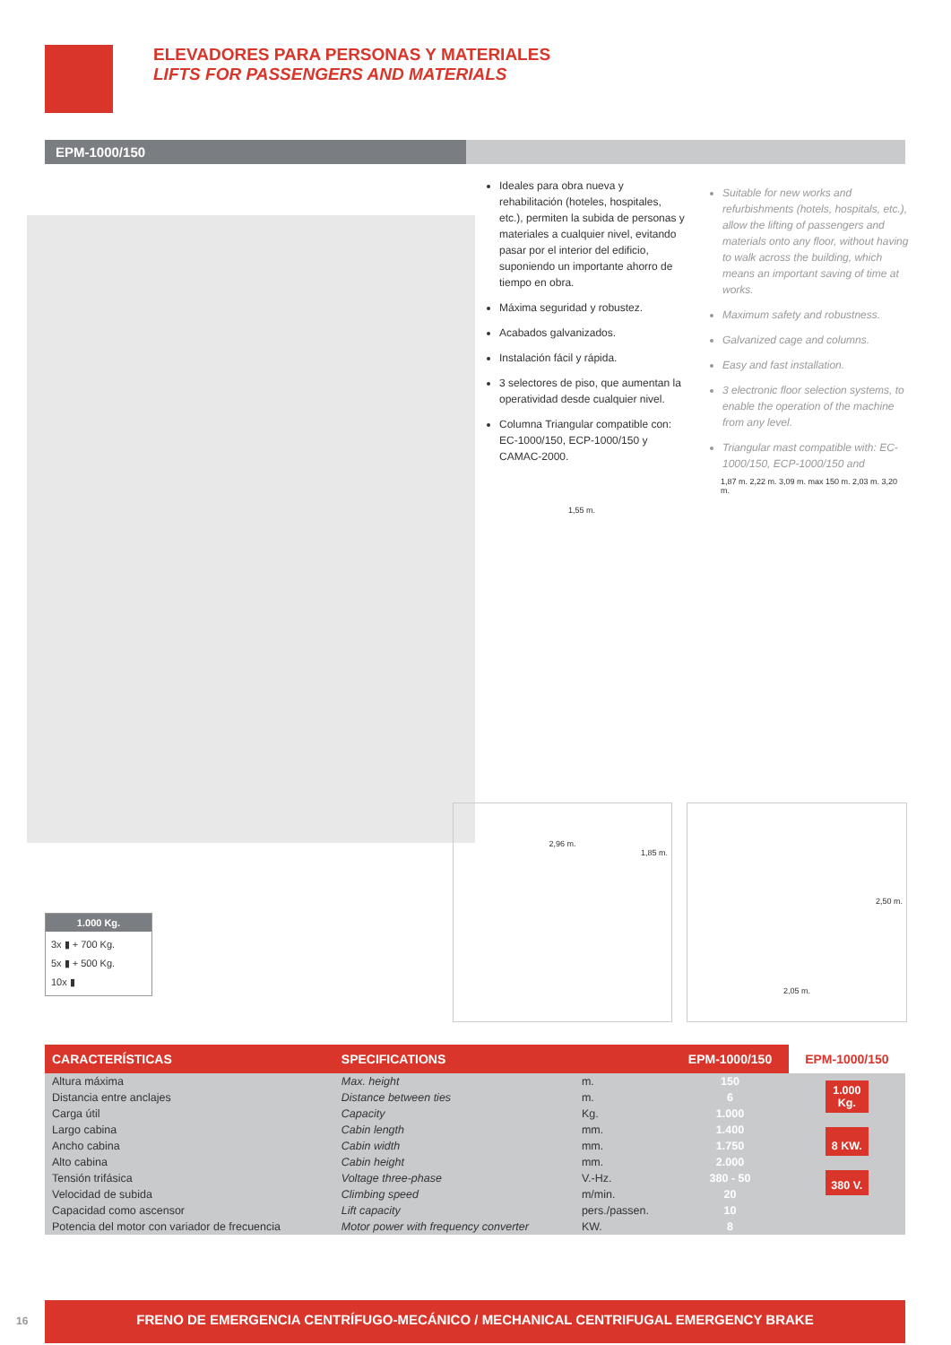ELEVADORES PARA PERSONAS Y MATERIALES
LIFTS FOR PASSENGERS AND MATERIALS
EPM-1000/150
Ideales para obra nueva y rehabilitación (hoteles, hospitales, etc.), permiten la subida de personas y materiales a cualquier nivel, evitando pasar por el interior del edificio, suponiendo un importante ahorro de tiempo en obra.
Máxima seguridad y robustez.
Acabados galvanizados.
Instalación fácil y rápida.
3 selectores de piso, que aumentan la operatividad desde cualquier nivel.
Columna Triangular compatible con: EC-1000/150, ECP-1000/150 y CAMAC-2000.
Suitable for new works and refurbishments (hotels, hospitals, etc.), allow the lifting of passengers and materials onto any floor, without having to walk across the building, which means an important saving of time at works.
Maximum safety and robustness.
Galvanized cage and columns.
Easy and fast installation.
3 electronic floor selection systems, to enable the operation of the machine from any level.
Triangular mast compatible with: EC-1000/150, ECP-1000/150 and
1,55 m.
1,87 m. 2,22 m. 3,09 m. max 150 m. 2,03 m. 3,20 m.
2,96 m.
1,85 m.
2,50 m.
2,05 m.
1.000 Kg.
3x ▮ + 700 Kg.
5x ▮ + 500 Kg.
10x ▮
| CARACTERÍSTICAS | SPECIFICATIONS | | EPM-1000/150 | EPM-1000/150 |
| --- | --- | --- | --- | --- |
| Altura máxima | Max. height | m. | 150 | 1.000 Kg. 8 KW. 380 V. |
| Distancia entre anclajes | Distance between ties | m. | 6 | |
| Carga útil | Capacity | Kg. | 1.000 | |
| Largo cabina | Cabin length | mm. | 1.400 | |
| Ancho cabina | Cabin width | mm. | 1.750 | |
| Alto cabina | Cabin height | mm. | 2.000 | |
| Tensión trifásica | Voltage three-phase | V.-Hz. | 380 - 50 | |
| Velocidad de subida | Climbing speed | m/min. | 20 | |
| Capacidad como ascensor | Lift capacity | pers./passen. | 10 | |
| Potencia del motor con variador de frecuencia | Motor power with frequency converter | KW. | 8 | |
16
FRENO DE EMERGENCIA CENTRÍFUGO-MECÁNICO / MECHANICAL CENTRIFUGAL EMERGENCY BRAKE